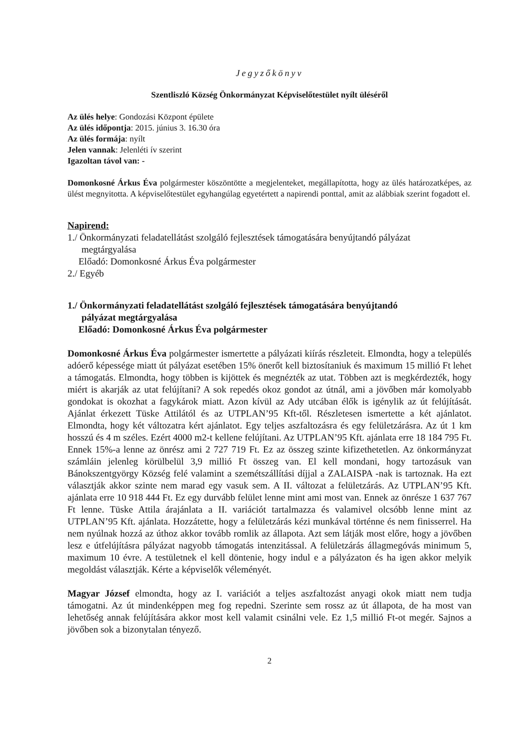Jegyzőkönyv
Szentliszló Község Önkormányzat Képviselőtestület nyílt üléséről
Az ülés helye: Gondozási Központ épülete
Az ülés időpontja: 2015. június 3. 16.30 óra
Az ülés formája: nyílt
Jelen vannak: Jelenléti ív szerint
Igazoltan távol van: -
Domonkosné Árkus Éva polgármester köszöntötte a megjelenteket, megállapította, hogy az ülés határozatképes, az ülést megnyitotta. A képviselőtestület egyhangúlag egyetértett a napirendi ponttal, amit az alábbiak szerint fogadott el.
Napirend:
1./ Önkormányzati feladatellátást szolgáló fejlesztések támogatására benyújtandó pályázat
megtárgyalása
Előadó: Domonkosné Árkus Éva polgármester
2./ Egyéb
1./ Önkormányzati feladatellátást szolgáló fejlesztések támogatására benyújtandó
pályázat megtárgyalása
Előadó: Domonkosné Árkus Éva polgármester
Domonkosné Árkus Éva polgármester ismertette a pályázati kiírás részleteit. Elmondta, hogy a település adóerő képessége miatt út pályázat esetében 15% önerőt kell biztosítaniuk és maximum 15 millió Ft lehet a támogatás. Elmondta, hogy többen is kijöttek és megnézték az utat. Többen azt is megkérdezték, hogy miért is akarják az utat felújítani? A sok repedés okoz gondot az útnál, ami a jövőben már komolyabb gondokat is okozhat a fagykárok miatt. Azon kívül az Ady utcában élők is igénylik az út felújítását. Ajánlat érkezett Tüske Attilától és az UTPLAN’95 Kft-től. Részletesen ismertette a két ajánlatot. Elmondta, hogy két változatra kért ajánlatot. Egy teljes aszfaltozásra és egy felületzárásra. Az út 1 km hosszú és 4 m széles. Ezért 4000 m2-t kellene felújítani. Az UTPLAN’95 Kft. ajánlata erre 18 184 795 Ft. Ennek 15%-a lenne az önrész ami 2 727 719 Ft. Ez az összeg szinte kifizethetetlen. Az önkormányzat számláin jelenleg körülbelül 3,9 millió Ft összeg van. El kell mondani, hogy tartozásuk van Bánokszentgyörgy Község felé valamint a szemétszállítási díjjal a ZALAISPA -nak is tartoznak. Ha ezt választják akkor szinte nem marad egy vasuk sem. A II. változat a felületzárás. Az UTPLAN’95 Kft. ajánlata erre 10 918 444 Ft. Ez egy durvább felület lenne mint ami most van. Ennek az önrésze 1 637 767 Ft lenne. Tüske Attila árajánlata a II. variációt tartalmazza és valamivel olcsóbb lenne mint az UTPLAN’95 Kft. ajánlata. Hozzátette, hogy a felületzárás kézi munkával történne és nem finisserrel. Ha nem nyúlnak hozzá az úthoz akkor tovább romlik az állapota. Azt sem látják most előre, hogy a jövőben lesz e útfelújításra pályázat nagyobb támogatás intenzitással. A felületzárás állagmegóvás minimum 5, maximum 10 évre. A testületnek el kell döntenie, hogy indul e a pályázaton és ha igen akkor melyik megoldást választják. Kérte a képviselők véleményét.
Magyar József elmondta, hogy az I. variációt a teljes aszfaltozást anyagi okok miatt nem tudja támogatni. Az út mindenképpen meg fog repedni. Szerinte sem rossz az út állapota, de ha most van lehetőség annak felújítására akkor most kell valamit csinálni vele. Ez 1,5 millió Ft-ot megér. Sajnos a jövőben sok a bizonytalan tényező.
2